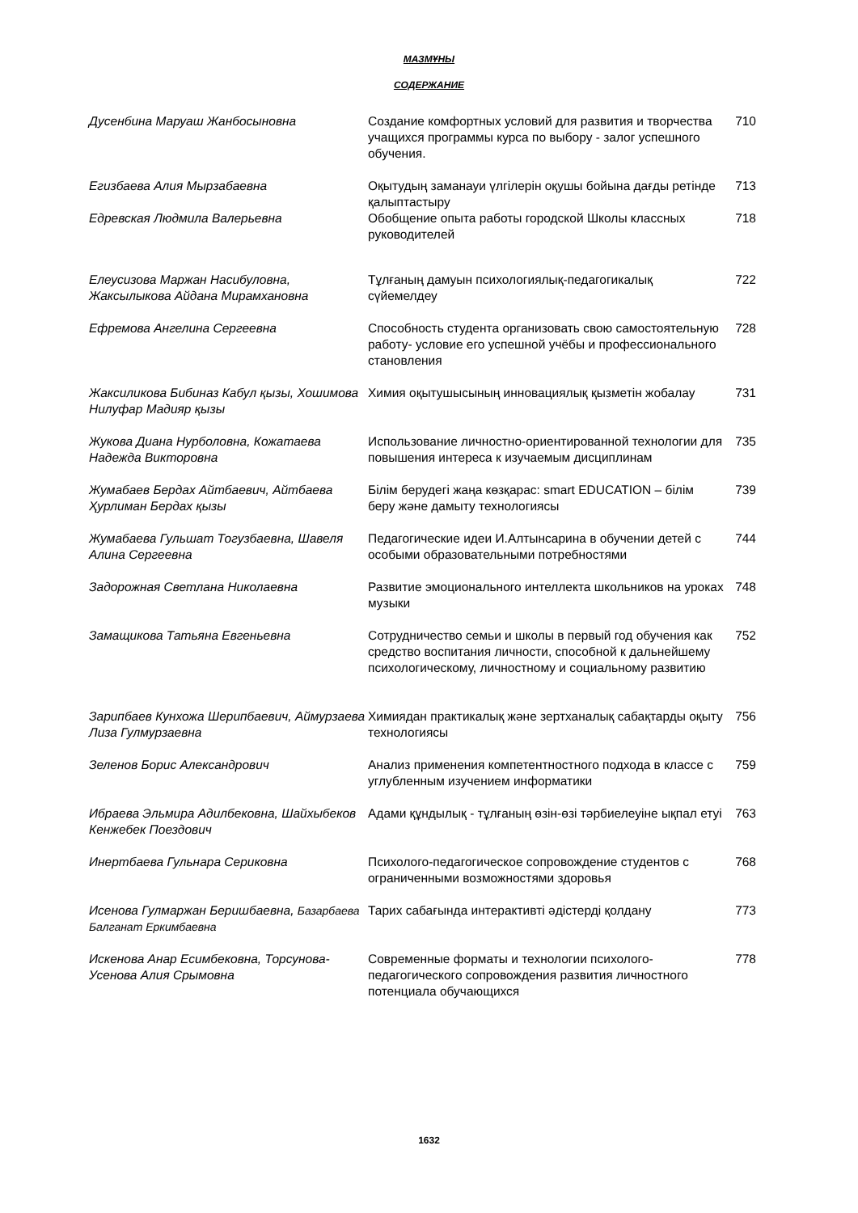МАЗМҰНЫ
СОДЕРЖАНИЕ
| Дусенбина Маруаш Жанбосыновна | Создание комфортных условий для развития и творчества учащихся программы курса по выбору - залог успешного обучения. | 710 |
| Егизбаева Алия Мырзабаевна | Оқытудың заманауи үлгілерін оқушы бойына дағды ретінде қалыптастыру | 713 |
| Едревская Людмила Валерьевна | Обобщение опыта работы городской Школы классных руководителей | 718 |
| Елеусизова Маржан Насибуловна, Жаксылыкова Айдана Мирамхановна | Тұлғаның дамуын психологиялық-педагогикалық сүйемелдеу | 722 |
| Ефремова Ангелина Сергеевна | Способность студента организовать свою самостоятельную работу- условие его успешной учёбы и профессионального становления | 728 |
| Жаксиликова Бибиназ Кабул қызы, Хошимова Нилуфар Мадияр қызы | Химия оқытушысының инновациялық қызметін жобалау | 731 |
| Жукова Диана Нурболовна, Кожатаева Надежда Викторовна | Использование личностно-ориентированной технологии для повышения интереса к изучаемым дисциплинам | 735 |
| Жумабаев Бердах Айтбаевич, Айтбаева Ҳурлиман Бердах қызы | Білім берудегі жаңа көзқарас: smart EDUCATION – білім беру және дамыту технологиясы | 739 |
| Жумабаева Гульшат Тогузбаевна, Шавеля Алина Сергеевна | Педагогические идеи И.Алтынсарина в обучении детей с особыми образовательными потребностями | 744 |
| Задорожная Светлана Николаевна | Развитие эмоционального интеллекта школьников на уроках музыки | 748 |
| Замащикова Татьяна Евгеньевна | Сотрудничество семьи и школы в первый год обучения как средство воспитания личности, способной к дальнейшему психологическому, личностному и социальному развитию | 752 |
| Зарипбаев Кунхожа Шерипбаевич, Аймурзаева Лиза Гулмурзаевна | Химиядан практикалық және зертханалық сабақтарды оқыту технологиясы | 756 |
| Зеленов Борис Александрович | Анализ применения компетентностного подхода в классе с углубленным изучением информатики | 759 |
| Ибраева Эльмира Адилбековна, Шайхыбеков Кенжебек Поездович | Адами құндылық - тұлғаның өзін-өзі тәрбиелеуіне ықпал етуі | 763 |
| Инертбаева Гульнара Сериковна | Психолого-педагогическое сопровождение студентов с ограниченными возможностями здоровья | 768 |
| Исенова Гулмаржан Беришбаевна, Базарбаева Балганат Еркимбаевна | Тарих сабағында интерактивті әдістерді қолдану | 773 |
| Искенова Анар Есимбековна, Торсунова-Усенова Алия Срымовна | Современные форматы и технологии психолого-педагогического сопровождения развития личностного потенциала обучающихся | 778 |
1632